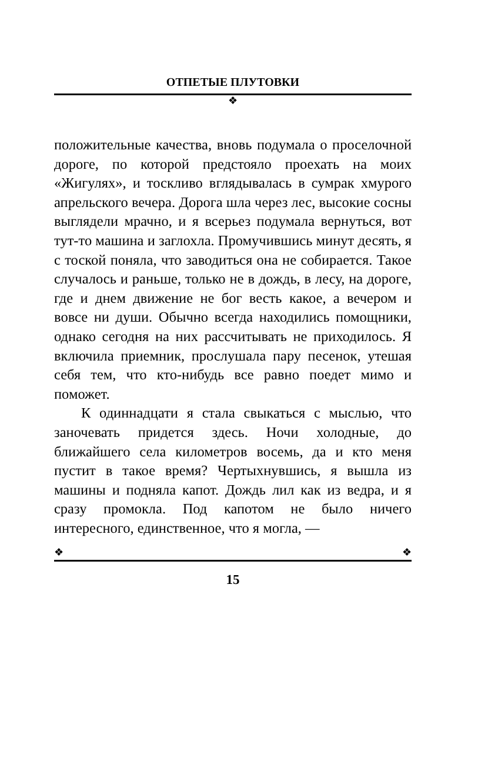ОТПЕТЫЕ ПЛУТОВКИ
❖
положительные качества, вновь подумала о проселочной дороге, по которой предстояло проехать на моих «Жигулях», и тоскливо вглядывалась в сумрак хмурого апрельского вечера. Дорога шла через лес, высокие сосны выглядели мрачно, и я всерьез подумала вернуться, вот тут-то машина и заглохла. Промучившись минут десять, я с тоской поняла, что заводиться она не собирается. Такое случалось и раньше, только не в дождь, в лесу, на дороге, где и днем движение не бог весть какое, а вечером и вовсе ни души. Обычно всегда находились помощники, однако сегодня на них рассчитывать не приходилось. Я включила приемник, прослушала пару песенок, утешая себя тем, что кто-нибудь все равно поедет мимо и поможет.
К одиннадцати я стала свыкаться с мыслью, что заночевать придется здесь. Ночи холодные, до ближайшего села километров восемь, да и кто меня пустит в такое время? Чертыхнувшись, я вышла из машины и подняла капот. Дождь лил как из ведра, и я сразу промокла. Под капотом не было ничего интересного, единственное, что я могла, —
❖ ❖
15